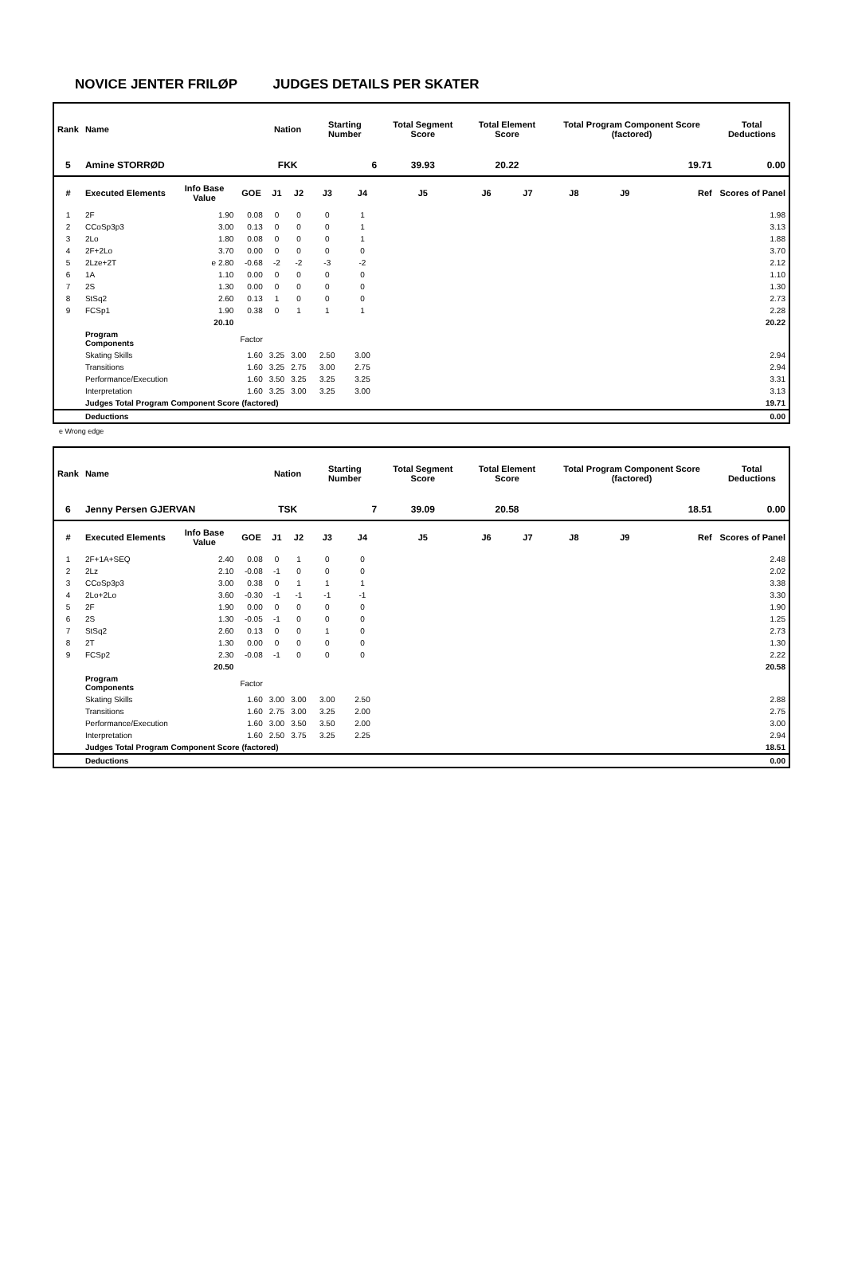NOVICE JENTER FRILØP JUDGES DETAILS PER SKATER
| Rank | Name | | | Nation | | Starting Number | | Total Segment Score | Total Element Score | | Total Program Component Score (factored) | | | Total Deductions |
| --- | --- | --- | --- | --- | --- | --- | --- | --- | --- | --- | --- | --- | --- | --- |
| 5 | Amine STORRØD | | | FKK | | 6 | | 39.93 | 20.22 | | 19.71 | | | 0.00 |
| # | Executed Elements | Info Base Value | GOE | J1 | J2 | J3 | J4 | J5 | J6 | J7 | J8 | J9 | Ref | Scores of Panel |
| 1 | 2F | 1.90 | 0.08 | 0 | 0 | 0 | 1 | | | | | | | 1.98 |
| 2 | CCoSp3p3 | 3.00 | 0.13 | 0 | 0 | 0 | 1 | | | | | | | 3.13 |
| 3 | 2Lo | 1.80 | 0.08 | 0 | 0 | 0 | 1 | | | | | | | 1.88 |
| 4 | 2F+2Lo | 3.70 | 0.00 | 0 | 0 | 0 | 0 | | | | | | | 3.70 |
| 5 | 2Lze+2T | e 2.80 | -0.68 | -2 | -2 | -3 | -2 | | | | | | | 2.12 |
| 6 | 1A | 1.10 | 0.00 | 0 | 0 | 0 | 0 | | | | | | | 1.10 |
| 7 | 2S | 1.30 | 0.00 | 0 | 0 | 0 | 0 | | | | | | | 1.30 |
| 8 | StSq2 | 2.60 | 0.13 | 1 | 0 | 0 | 0 | | | | | | | 2.73 |
| 9 | FCSp1 | 1.90 | 0.38 | 0 | 1 | 1 | 1 | | | | | | | 2.28 |
| | | 20.10 | | | | | | | | | | | | 20.22 |
| | Program Components | | Factor | | | | | | | | | | | |
| | Skating Skills | | 1.60 | 3.25 | 3.00 | 2.50 | 3.00 | | | | | | | 2.94 |
| | Transitions | | 1.60 | 3.25 | 2.75 | 3.00 | 2.75 | | | | | | | 2.94 |
| | Performance/Execution | | 1.60 | 3.50 | 3.25 | 3.25 | 3.25 | | | | | | | 3.31 |
| | Interpretation | | 1.60 | 3.25 | 3.00 | 3.25 | 3.00 | | | | | | | 3.13 |
| | Judges Total Program Component Score (factored) | | | | | | | | | | | | | 19.71 |
| | Deductions | | | | | | | | | | | | | 0.00 |
e Wrong edge
| Rank | Name | | | Nation | | Starting Number | | Total Segment Score | Total Element Score | | Total Program Component Score (factored) | | | Total Deductions |
| --- | --- | --- | --- | --- | --- | --- | --- | --- | --- | --- | --- | --- | --- | --- |
| 6 | Jenny Persen GJERVAN | | | TSK | | 7 | | 39.09 | 20.58 | | 18.51 | | | 0.00 |
| # | Executed Elements | Info Base Value | GOE | J1 | J2 | J3 | J4 | J5 | J6 | J7 | J8 | J9 | Ref | Scores of Panel |
| 1 | 2F+1A+SEQ | 2.40 | 0.08 | 0 | 1 | 0 | 0 | | | | | | | 2.48 |
| 2 | 2Lz | 2.10 | -0.08 | -1 | 0 | 0 | 0 | | | | | | | 2.02 |
| 3 | CCoSp3p3 | 3.00 | 0.38 | 0 | 1 | 1 | 1 | | | | | | | 3.38 |
| 4 | 2Lo+2Lo | 3.60 | -0.30 | -1 | -1 | -1 | -1 | | | | | | | 3.30 |
| 5 | 2F | 1.90 | 0.00 | 0 | 0 | 0 | 0 | | | | | | | 1.90 |
| 6 | 2S | 1.30 | -0.05 | -1 | 0 | 0 | 0 | | | | | | | 1.25 |
| 7 | StSq2 | 2.60 | 0.13 | 0 | 0 | 1 | 0 | | | | | | | 2.73 |
| 8 | 2T | 1.30 | 0.00 | 0 | 0 | 0 | 0 | | | | | | | 1.30 |
| 9 | FCSp2 | 2.30 | -0.08 | -1 | 0 | 0 | 0 | | | | | | | 2.22 |
| | | 20.50 | | | | | | | | | | | | 20.58 |
| | Program Components | | Factor | | | | | | | | | | | |
| | Skating Skills | | 1.60 | 3.00 | 3.00 | 3.00 | 2.50 | | | | | | | 2.88 |
| | Transitions | | 1.60 | 2.75 | 3.00 | 3.25 | 2.00 | | | | | | | 2.75 |
| | Performance/Execution | | 1.60 | 3.00 | 3.50 | 3.50 | 2.00 | | | | | | | 3.00 |
| | Interpretation | | 1.60 | 2.50 | 3.75 | 3.25 | 2.25 | | | | | | | 2.94 |
| | Judges Total Program Component Score (factored) | | | | | | | | | | | | | 18.51 |
| | Deductions | | | | | | | | | | | | | 0.00 |